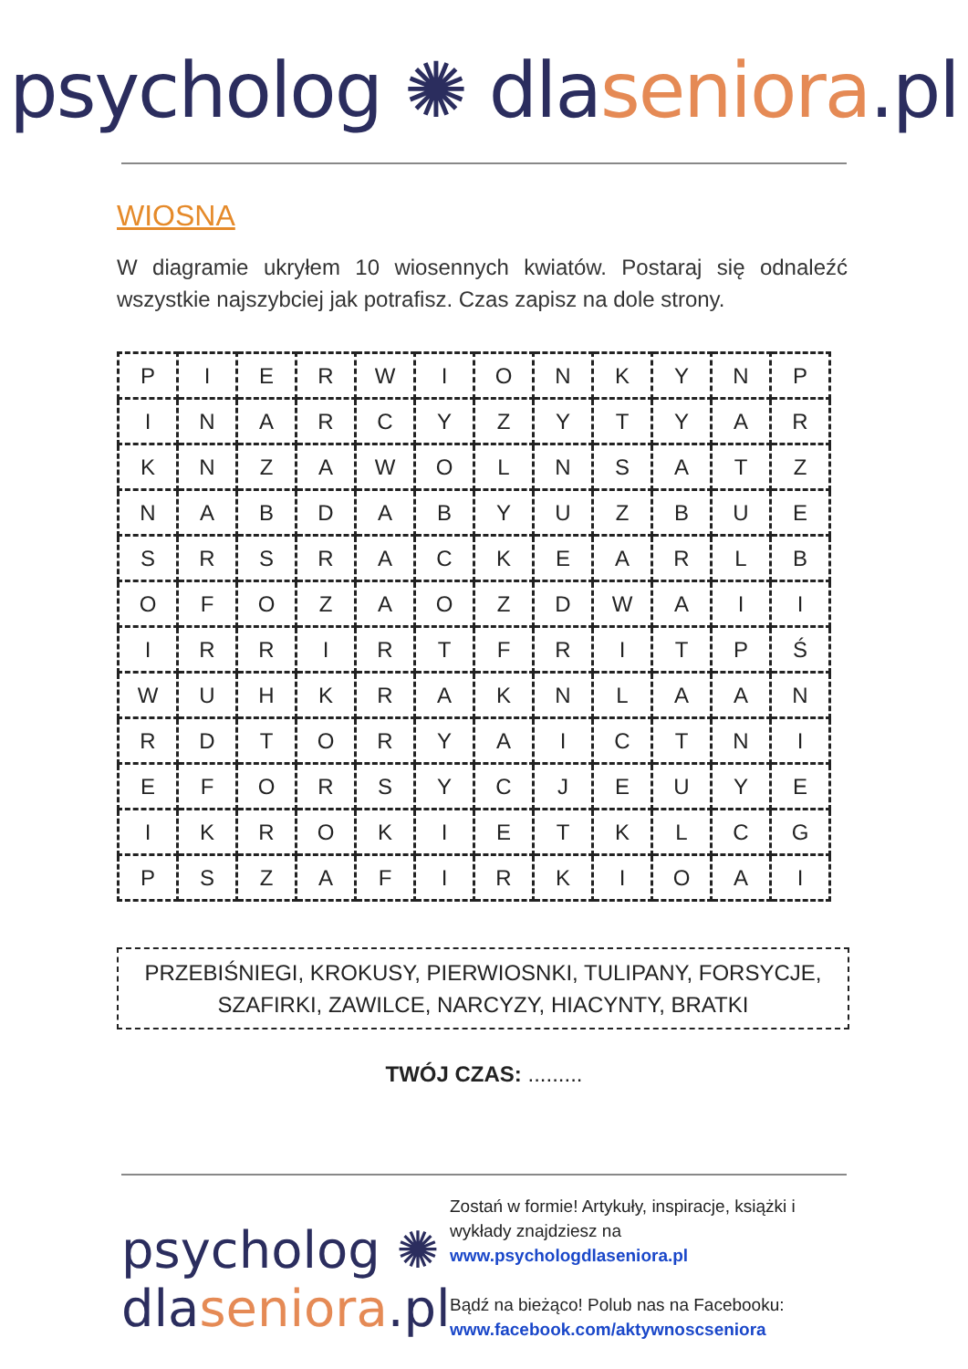psycholog ✺ dlaseniora.pl
WIOSNA
W diagramie ukryłem 10 wiosennych kwiatów. Postaraj się odnaleźć wszystkie najszybciej jak potrafisz. Czas zapisz na dole strony.
| P | I | E | R | W | I | O | N | K | Y | N | P |
| I | N | A | R | C | Y | Z | Y | T | Y | A | R |
| K | N | Z | A | W | O | L | N | S | A | T | Z |
| N | A | B | D | A | B | Y | U | Z | B | U | E |
| S | R | S | R | A | C | K | E | A | R | L | B |
| O | F | O | Z | A | O | Z | D | W | A | I | I |
| I | R | R | I | R | T | F | R | I | T | P | Ś |
| W | U | H | K | R | A | K | N | L | A | A | N |
| R | D | T | O | R | Y | A | I | C | T | N | I |
| E | F | O | R | S | Y | C | J | E | U | Y | E |
| I | K | R | O | K | I | E | T | K | L | C | G |
| P | S | Z | A | F | I | R | K | I | O | A | I |
PRZEBIŚNIEGI, KROKUSY, PIERWIOSNKI, TULIPANY, FORSYCJE,
SZAFIRKI, ZAWILCE, NARCYZY, HIACYNTY, BRATKI
TWÓJ CZAS: .........
psycholog ✺
dlaseniora.pl
Zostań w formie! Artykuły, inspiracje, książki i wykłady znajdziesz na
www.psychologdlaseniora.pl
Bądź na bieżąco! Polub nas na Facebooku:
www.facebook.com/aktywnoscseniora